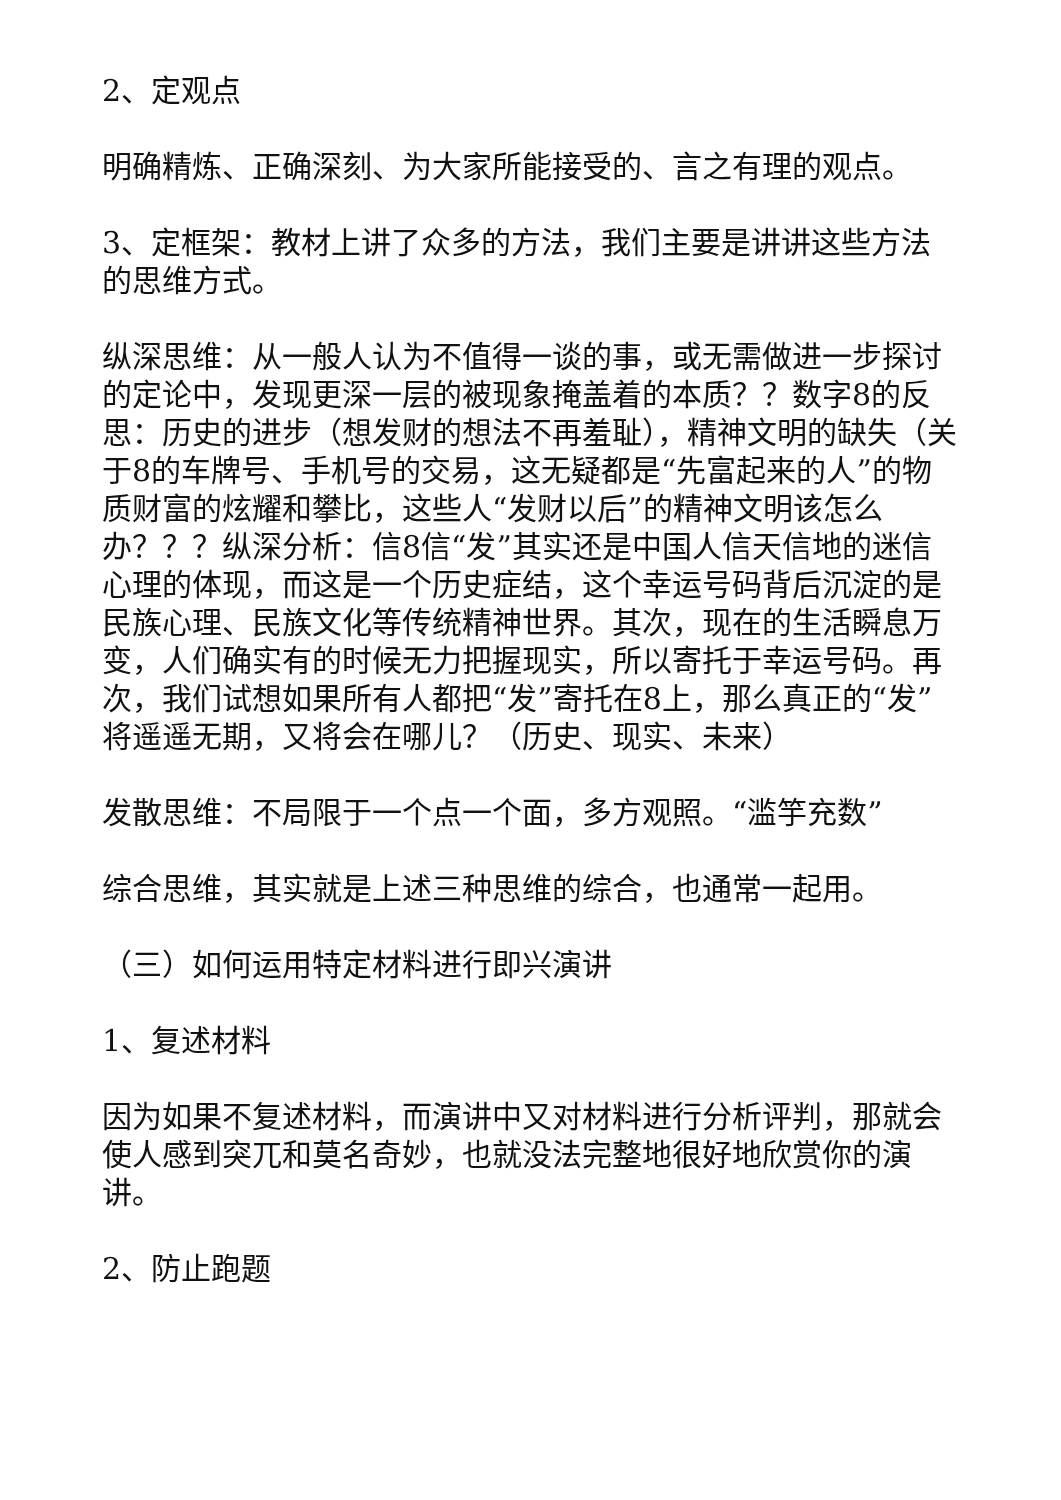2、定观点
明确精炼、正确深刻、为大家所能接受的、言之有理的观点。
3、定框架：教材上讲了众多的方法，我们主要是讲讲这些方法的思维方式。
纵深思维：从一般人认为不值得一谈的事，或无需做进一步探讨的定论中，发现更深一层的被现象掩盖着的本质？？数字8的反思：历史的进步（想发财的想法不再羞耻），精神文明的缺失（关于8的车牌号、手机号的交易，这无疑都是“先富起来的人”的物质财富的炫耀和攀比，这些人“发财以后”的精神文明该怎么办？？？纵深分析：信8信“发”其实还是中国人信天信地的迷信心理的体现，而这是一个历史症结，这个幸运号码背后沉淀的是民族心理、民族文化等传统精神世界。其次，现在的生活瞬息万变，人们确实有的时候无力把握现实，所以寄托于幸运号码。再次，我们试想如果所有人都把“发”寄托在8上，那么真正的“发”将遥遥无期，又将会在哪儿？（历史、现实、未来）
发散思维：不局限于一个点一个面，多方观照。“滥竽充数”
综合思维，其实就是上述三种思维的综合，也通常一起用。
（三）如何运用特定材料进行即兴演讲
1、复述材料
因为如果不复述材料，而演讲中又对材料进行分析评判，那就会使人感到突兀和莫名奇妙，也就没法完整地很好地欣赏你的演讲。
2、防止跑题